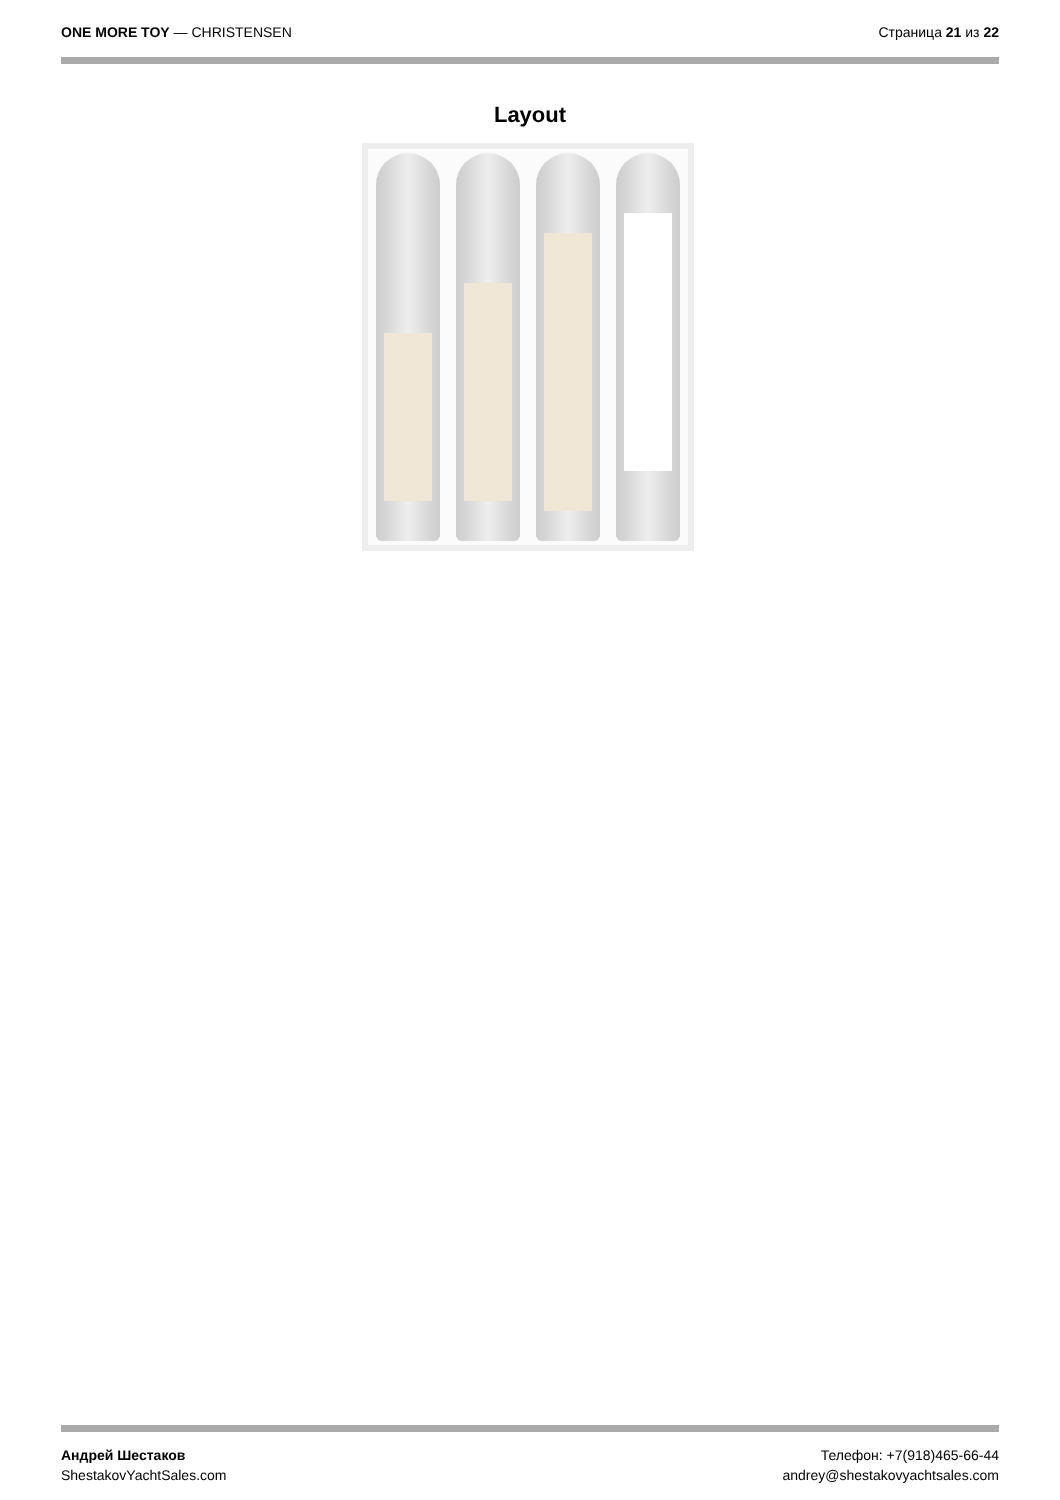ONE MORE TOY — CHRISTENSEN Страница 21 из 22
Layout
Андрей Шестаков
ShestakovYachtSales.com
Телефон: +7(918)465-66-44
andrey@shestakovyachtsales.com